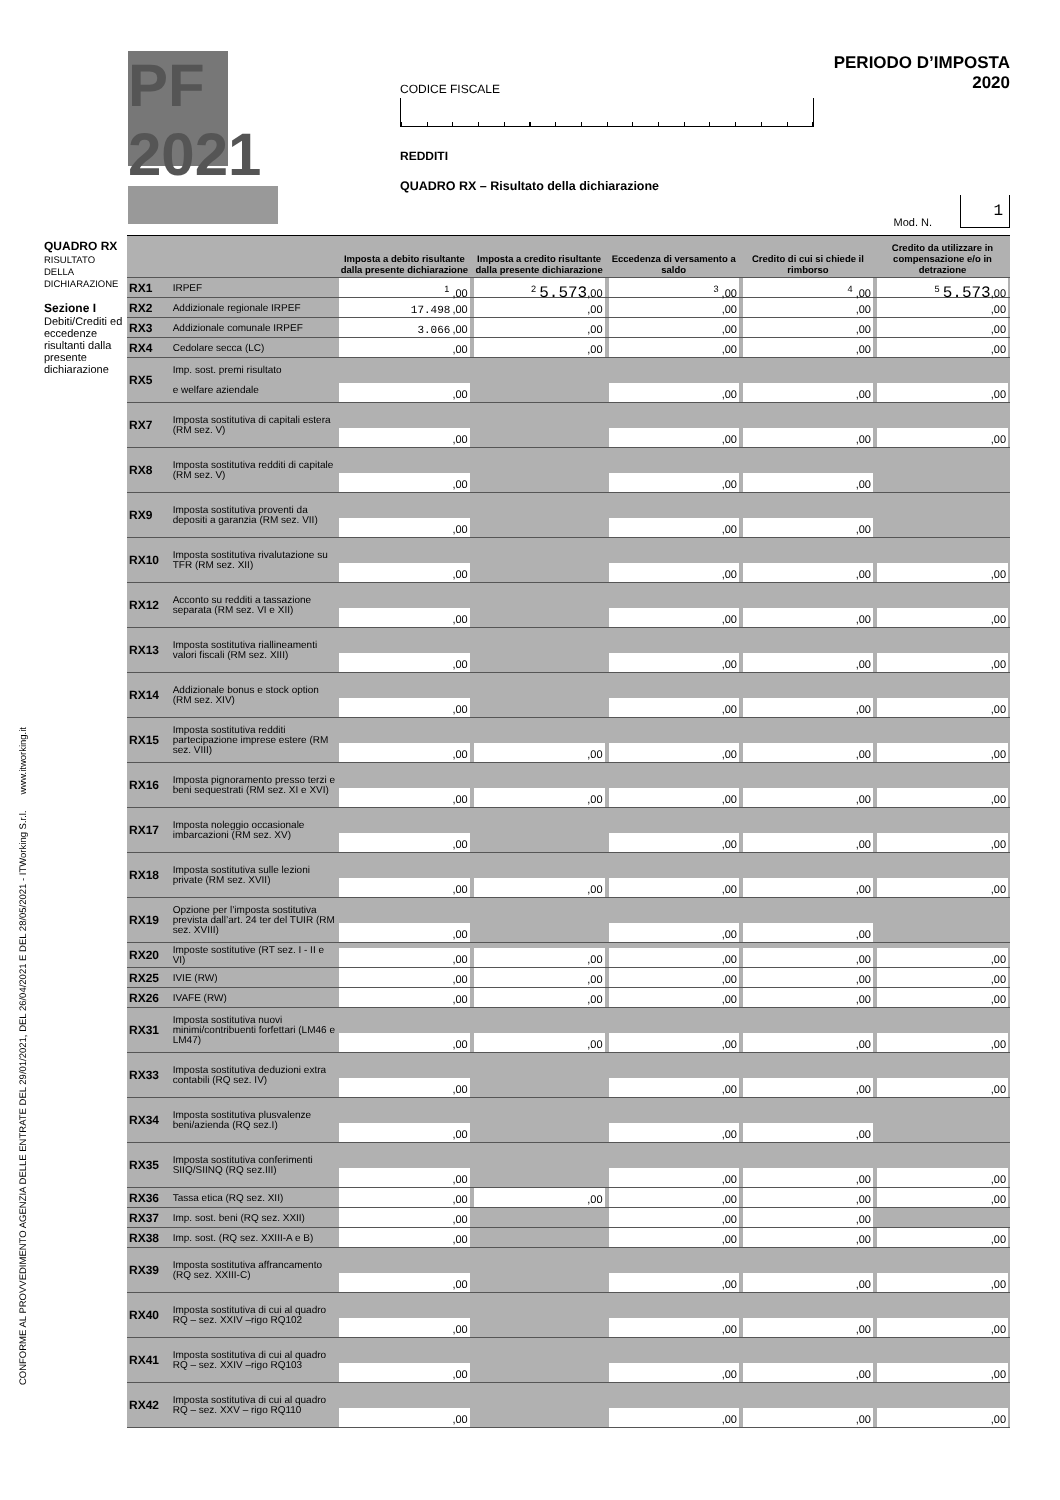PF 2021
CODICE FISCALE
REDDITI
QUADRO RX – Risultato della dichiarazione
PERIODO D’IMPOSTA 2020
Mod. N. 1
CONFORME AL PROVVEDIMENTO AGENZIA DELLE ENTRATE DEL 29/01/2021, DEL 26/04/2021 E DEL 28/05/2021 - ITWorking S.r.l. www.itworking.it
QUADRO RX
RISULTATO
DELLA
DICHIARAZIONE
Sezione I
Debiti/Crediti ed eccedenze risultanti dalla presente dichiarazione
| | | Imposta a debito risultante dalla presente dichiarazione | Imposta a credito risultante dalla presente dichiarazione | Eccedenza di versamento a saldo | Credito di cui si chiede il rimborso | Credito da utilizzare in compensazione e/o in detrazione |
| --- | --- | --- | --- | --- | --- | --- |
| RX1 | IRPEF | <sup>1</sup> ,00 | <sup>2</sup> 5.573 ,00 | <sup>3</sup> ,00 | <sup>4</sup> ,00 | <sup>5</sup> 5.573 ,00 |
| RX2 | Addizionale regionale IRPEF | 17.498 ,00 | ,00 | ,00 | ,00 | ,00 |
| RX3 | Addizionale comunale IRPEF | 3.066 ,00 | ,00 | ,00 | ,00 | ,00 |
| RX4 | Cedolare secca (LC) | ,00 | ,00 | ,00 | ,00 | ,00 |
| RX5 | Imp. sost. premi risultato e welfare aziendale | ,00 | | ,00 | ,00 | ,00 |
| RX7 | Imposta sostitutiva di capitali estera (RM sez. V) | ,00 | | ,00 | ,00 | ,00 |
| RX8 | Imposta sostitutiva redditi di capitale (RM sez. V) | ,00 | | ,00 | ,00 | |
| RX9 | Imposta sostitutiva proventi da depositi a garanzia (RM sez. VII) | ,00 | | ,00 | ,00 | |
| RX10 | Imposta sostitutiva rivalutazione su TFR (RM sez. XII) | ,00 | | ,00 | ,00 | ,00 |
| RX12 | Acconto su redditi a tassazione separata (RM sez. VI e XII) | ,00 | | ,00 | ,00 | ,00 |
| RX13 | Imposta sostitutiva riallineamenti valori fiscali (RM sez. XIII) | ,00 | | ,00 | ,00 | ,00 |
| RX14 | Addizionale bonus e stock option (RM sez. XIV) | ,00 | | ,00 | ,00 | ,00 |
| RX15 | Imposta sostitutiva redditi partecipazione imprese estere (RM sez. VIII) | ,00 | ,00 | ,00 | ,00 | ,00 |
| RX16 | Imposta pignoramento presso terzi e beni sequestrati (RM sez. XI e XVI) | ,00 | ,00 | ,00 | ,00 | ,00 |
| RX17 | Imposta noleggio occasionale imbarcazioni (RM sez. XV) | ,00 | | ,00 | ,00 | ,00 |
| RX18 | Imposta sostitutiva sulle lezioni private (RM sez. XVII) | ,00 | ,00 | ,00 | ,00 | ,00 |
| RX19 | Opzione per l’imposta sostitutiva prevista dall’art. 24 ter del TUIR (RM sez. XVIII) | ,00 | | ,00 | ,00 | |
| RX20 | Imposte sostitutive (RT sez. I - II e VI) | ,00 | ,00 | ,00 | ,00 | ,00 |
| RX25 | IVIE (RW) | ,00 | ,00 | ,00 | ,00 | ,00 |
| RX26 | IVAFE (RW) | ,00 | ,00 | ,00 | ,00 | ,00 |
| RX31 | Imposta sostitutiva nuovi minimi/contribuenti forfettari (LM46 e LM47) | ,00 | ,00 | ,00 | ,00 | ,00 |
| RX33 | Imposta sostitutiva deduzioni extra contabili (RQ sez. IV) | ,00 | | ,00 | ,00 | ,00 |
| RX34 | Imposta sostitutiva plusvalenze beni/azienda (RQ sez.I) | ,00 | | ,00 | ,00 | |
| RX35 | Imposta sostitutiva conferimenti SIIQ/SIINQ (RQ sez.III) | ,00 | | ,00 | ,00 | ,00 |
| RX36 | Tassa etica (RQ sez. XII) | ,00 | ,00 | ,00 | ,00 | ,00 |
| RX37 | Imp. sost. beni (RQ sez. XXII) | ,00 | | ,00 | ,00 | |
| RX38 | Imp. sost. (RQ sez. XXIII-A e B) | ,00 | | ,00 | ,00 | ,00 |
| RX39 | Imposta sostitutiva affrancamento (RQ sez. XXIII-C) | ,00 | | ,00 | ,00 | ,00 |
| RX40 | Imposta sostitutiva di cui al quadro RQ – sez. XXIV –rigo RQ102 | ,00 | | ,00 | ,00 | ,00 |
| RX41 | Imposta sostitutiva di cui al quadro RQ – sez. XXIV –rigo RQ103 | ,00 | | ,00 | ,00 | ,00 |
| RX42 | Imposta sostitutiva di cui al quadro RQ – sez. XXV – rigo RQ110 | ,00 | | ,00 | ,00 | ,00 |